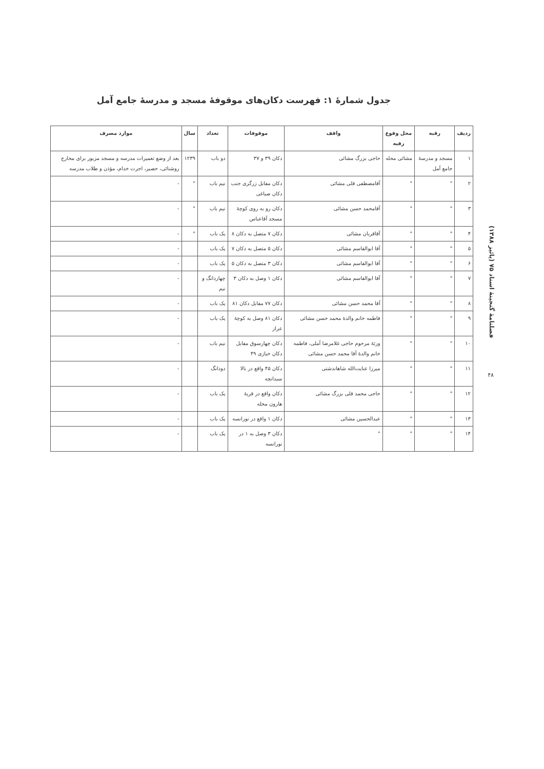جدول شمارهٔ ۱: فهرست دکان‌های موقوفهٔ مسجد و مدرسهٔ جامع آمل
| ردیف | رقبه | محل وقوع رقبه | واقف | موقوفات | تعداد | سال | موارد مصرف |
| --- | --- | --- | --- | --- | --- | --- | --- |
| ۱ | مسجد و مدرسهٔ جامع آمل | مشائی محله | حاجی بزرگ مشائی | دکان ۳۹ و ۳۷ | دو باب | ۱۲۳۹ | بعد از وضع تعمیرات مدرسه و مسجد مزبور برای مخارج روشنائی، حصیر، اجرت خدام، مؤذن و طلاب مدرسه |
| ۲ | " | " | آقامصطفی قلی مشائی | دکان مقابل زرگری جنب دکان صباغی | نیم باب | " | - |
| ۳ | " | " | آقامحمد حسن مشائی | دکان رو به روی کوچهٔ مسجد آقاعباس | نیم باب | " | - |
| ۴ | " | " | آقاقربان مشائی | دکان ۷ متصل به دکان ۸ | یک باب | " | - |
| ۵ | " | " | آقا ابوالقاسم مشائی | دکان ۵ متصل به دکان ۷ | یک باب | | - |
| ۶ | " | " | آقا ابوالقاسم مشائی | دکان ۳ متصل به دکان ۵ | یک باب | | - |
| ۷ | " | " | آقا ابوالقاسم مشائی | دکان ۱ وصل به دکان ۳ | چهاردانگ و نیم | | - |
| ۸ | " | " | آقا محمد حسن مشائی | دکان ۷۷ مقابل دکان ۸۱ | یک باب | | - |
| ۹ | " | " | فاطمه خانم والدهٔ محمد حسن مشائی | دکان ۸۱ وصل به کوچهٔ عراز | یک باب | | - |
| ۱۰ | " | " | ورثهٔ مرحوم حاجی غلامرضا آملی، فاطمه خانم والدهٔ آقا محمد حسن مشائی | دکان چهارسوق مقابل دکان خیازی ۴۹ | نیم باب | | - |
| ۱۱ | " | " | میرزا عنایت‌الله شاهاندشتی | دکان ۴۵ واقع در بالا سبدانچه | دودانگ | | - |
| ۱۲ | " | " | حاجی محمد قلی بزرگ مشائی | دکان واقع در قریهٔ هارون محله | یک باب | | - |
| ۱۳ | " | " | عبدالحسین مشائی | دکان ۱ واقع در نورانسه | یک باب | | - |
| ۱۴ | " | " | " | دکان ۳ وصل به ۱ در نورانسه | یک باب | | - |
فصلنامهٔ گنجینهٔ اسناد ۷۵ (پائیز ۱۳۸۸)
۴۸